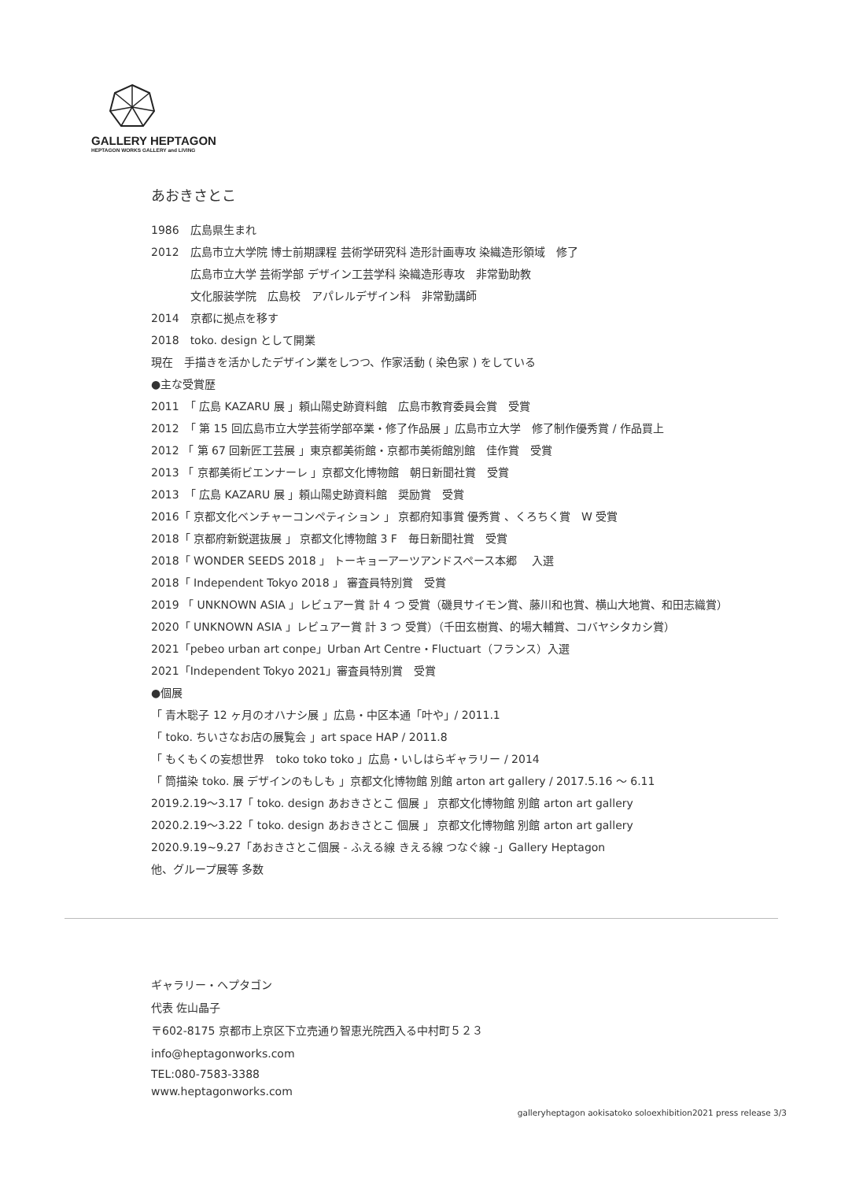GALLERY HEPTAGON
HEPTAGON WORKS GALLERY and LIVING
あおきさとこ
1986　広島県生まれ
2012　広島市立大学院 博士前期課程 芸術学研究科 造形計画専攻 染織造形領域　修了
広島市立大学 芸術学部 デザイン工芸学科 染織造形専攻　非常勤助教
文化服装学院　広島校　アパレルデザイン科　非常勤講師
2014　京都に拠点を移す
2018　toko. design として開業
現在　手描きを活かしたデザイン業をしつつ、作家活動 ( 染色家 ) をしている
●主な受賞歴
2011　「 広島 KAZARU 展 」頼山陽史跡資料館　広島市教育委員会賞　受賞
2012　「 第 15 回広島市立大学芸術学部卒業・修了作品展 」広島市立大学　修了制作優秀賞 / 作品買上
2012 「 第 67 回新匠工芸展 」東京都美術館・京都市美術館別館　佳作賞　受賞
2013 「 京都美術ビエンナーレ 」京都文化博物館　朝日新聞社賞　受賞
2013　「 広島 KAZARU 展 」頼山陽史跡資料館　奨励賞　受賞
2016「 京都文化ベンチャーコンペティション 」 京都府知事賞 優秀賞 、くろちく賞　W 受賞
2018「 京都府新鋭選抜展 」 京都文化博物館 3 F　毎日新聞社賞　受賞
2018「 WONDER SEEDS 2018 」 トーキョーアーツアンドスペース本郷　 入選
2018「 Independent Tokyo 2018 」 審査員特別賞　受賞
2019 「 UNKNOWN ASIA 」レビュアー賞 計 4 つ 受賞（磯貝サイモン賞、藤川和也賞、横山大地賞、和田志織賞）
2020「 UNKNOWN ASIA 」レビュアー賞 計 3 つ 受賞）（千田玄樹賞、的場大輔賞、コバヤシタカシ賞）
2021「pebeo urban art conpe」Urban Art Centre・Fluctuart（フランス）入選
2021「Independent Tokyo 2021」審査員特別賞　受賞
●個展
「 青木聡子 12 ヶ月のオハナシ展 」広島・中区本通「叶や」/ 2011.1
「 toko. ちいさなお店の展覧会 」art space HAP / 2011.8
「 もくもくの妄想世界　toko toko toko 」広島・いしはらギャラリー / 2014
「 筒描染 toko. 展 デザインのもしも 」京都文化博物館 別館 arton art gallery / 2017.5.16 〜 6.11
2019.2.19〜3.17「 toko. design あおきさとこ 個展 」 京都文化博物館 別館 arton art gallery
2020.2.19〜3.22「 toko. design あおきさとこ 個展 」 京都文化博物館 別館 arton art gallery
2020.9.19~9.27「あおきさとこ個展 - ふえる線 きえる線 つなぐ線 -」Gallery Heptagon
他、グループ展等 多数
ギャラリー・ヘプタゴン
代表 佐山晶子
〒602-8175 京都市上京区下立売通り智恵光院西入る中村町５２３
info@heptagonworks.com
TEL:080-7583-3388
www.heptagonworks.com
galleryheptagon aokisatoko soloexhibition2021 press release 3/3